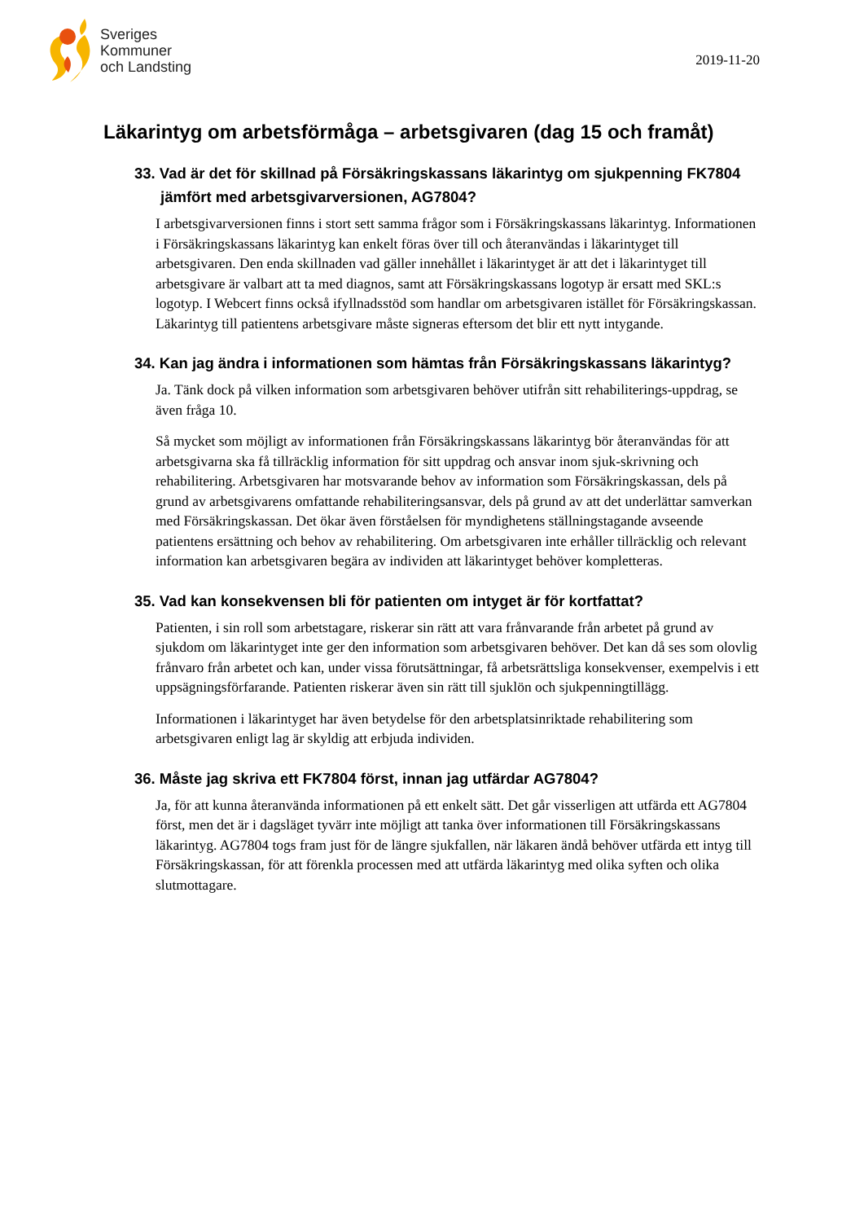Sveriges
Kommuner
och Landsting
2019-11-20
Läkarintyg om arbetsförmåga – arbetsgivaren (dag 15 och framåt)
33. Vad är det för skillnad på Försäkringskassans läkarintyg om sjukpenning FK7804 jämfört med arbetsgivarversionen, AG7804?
I arbetsgivarversionen finns i stort sett samma frågor som i Försäkringskassans läkarintyg. Informationen i Försäkringskassans läkarintyg kan enkelt föras över till och återanvändas i läkarintyget till arbetsgivaren. Den enda skillnaden vad gäller innehållet i läkarintyget är att det i läkarintyget till arbetsgivare är valbart att ta med diagnos, samt att Försäkringskassans logotyp är ersatt med SKL:s logotyp. I Webcert finns också ifyllnadsstöd som handlar om arbetsgivaren istället för Försäkringskassan. Läkarintyg till patientens arbetsgivare måste signeras eftersom det blir ett nytt intygande.
34. Kan jag ändra i informationen som hämtas från Försäkringskassans läkarintyg?
Ja. Tänk dock på vilken information som arbetsgivaren behöver utifrån sitt rehabiliterings-uppdrag, se även fråga 10.
Så mycket som möjligt av informationen från Försäkringskassans läkarintyg bör återanvändas för att arbetsgivarna ska få tillräcklig information för sitt uppdrag och ansvar inom sjuk-skrivning och rehabilitering. Arbetsgivaren har motsvarande behov av information som Försäkringskassan, dels på grund av arbetsgivarens omfattande rehabiliteringsansvar, dels på grund av att det underlättar samverkan med Försäkringskassan. Det ökar även förståelsen för myndighetens ställningstagande avseende patientens ersättning och behov av rehabilitering. Om arbetsgivaren inte erhåller tillräcklig och relevant information kan arbetsgivaren begära av individen att läkarintyget behöver kompletteras.
35. Vad kan konsekvensen bli för patienten om intyget är för kortfattat?
Patienten, i sin roll som arbetstagare, riskerar sin rätt att vara frånvarande från arbetet på grund av sjukdom om läkarintyget inte ger den information som arbetsgivaren behöver. Det kan då ses som olovlig frånvaro från arbetet och kan, under vissa förutsättningar, få arbetsrättsliga konsekvenser, exempelvis i ett uppsägningsförfarande. Patienten riskerar även sin rätt till sjuklön och sjukpenningtillägg.
Informationen i läkarintyget har även betydelse för den arbetsplatsinriktade rehabilitering som arbetsgivaren enligt lag är skyldig att erbjuda individen.
36. Måste jag skriva ett FK7804 först, innan jag utfärdar AG7804?
Ja, för att kunna återanvända informationen på ett enkelt sätt. Det går visserligen att utfärda ett AG7804 först, men det är i dagsläget tyvärr inte möjligt att tanka över informationen till Försäkringskassans läkarintyg. AG7804 togs fram just för de längre sjukfallen, när läkaren ändå behöver utfärda ett intyg till Försäkringskassan, för att förenkla processen med att utfärda läkarintyg med olika syften och olika slutmottagare.